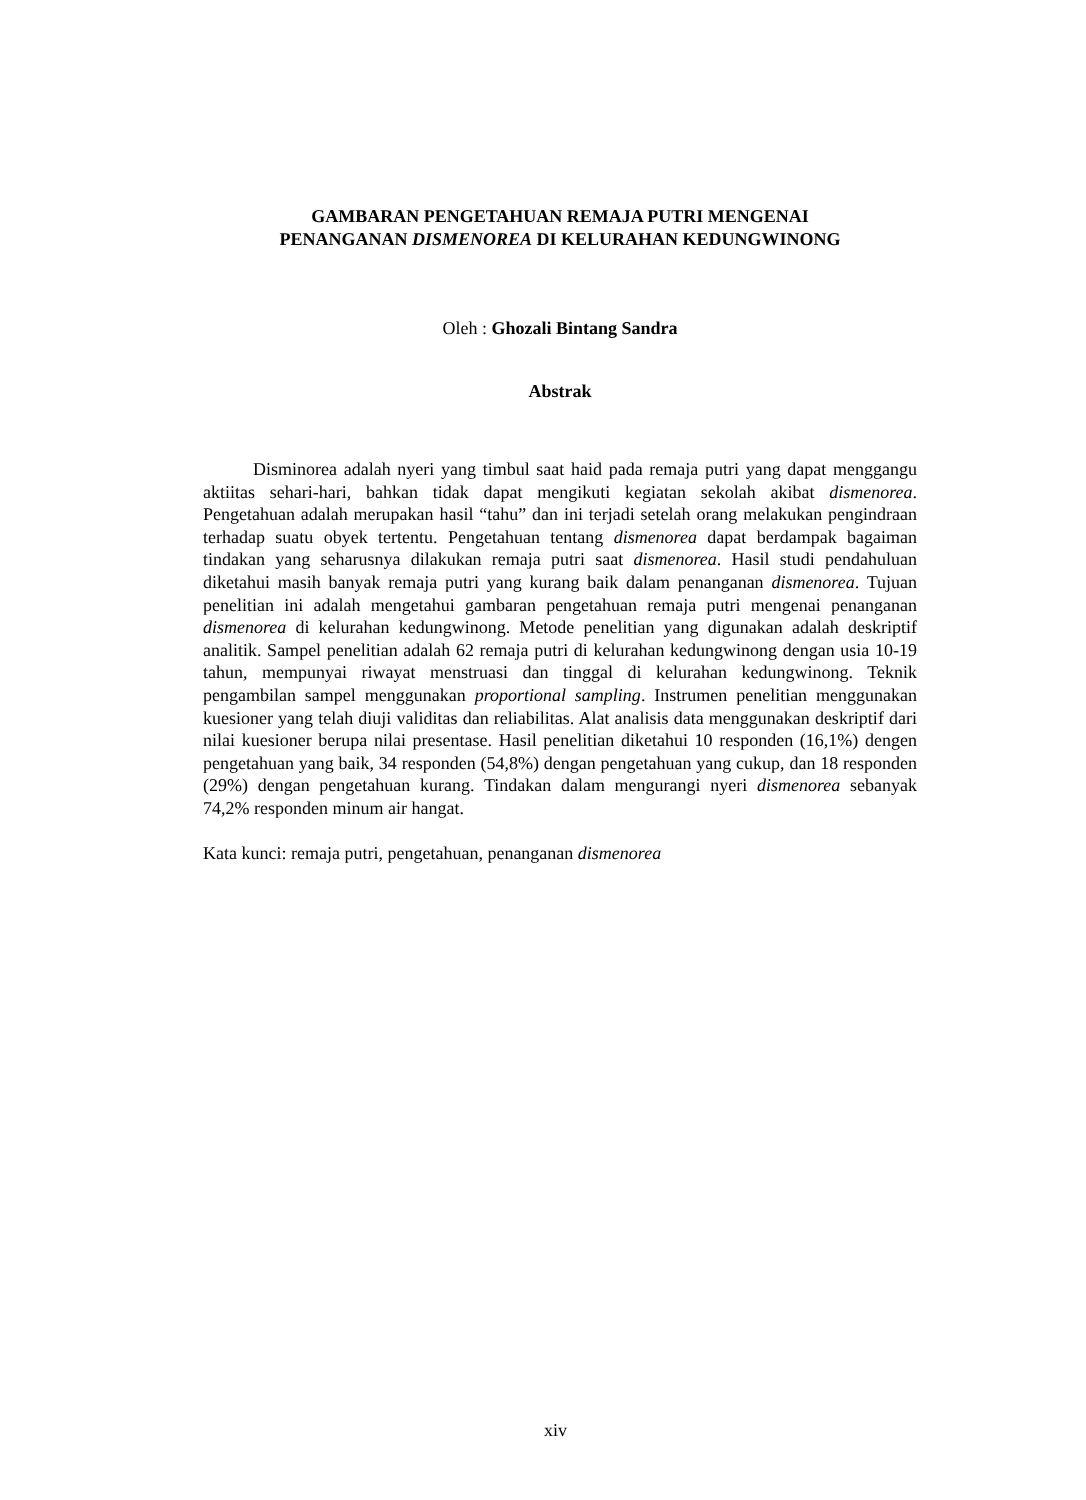GAMBARAN PENGETAHUAN REMAJA PUTRI MENGENAI
PENANGANAN DISMENOREA DI KELURAHAN KEDUNGWINONG
Oleh : Ghozali Bintang Sandra
Abstrak
Disminorea adalah nyeri yang timbul saat haid pada remaja putri yang dapat menggangu aktiitas sehari-hari, bahkan tidak dapat mengikuti kegiatan sekolah akibat dismenorea. Pengetahuan adalah merupakan hasil “tahu” dan ini terjadi setelah orang melakukan pengindraan terhadap suatu obyek tertentu. Pengetahuan tentang dismenorea dapat berdampak bagaiman tindakan yang seharusnya dilakukan remaja putri saat dismenorea. Hasil studi pendahuluan diketahui masih banyak remaja putri yang kurang baik dalam penanganan dismenorea. Tujuan penelitian ini adalah mengetahui gambaran pengetahuan remaja putri mengenai penanganan dismenorea di kelurahan kedungwinong. Metode penelitian yang digunakan adalah deskriptif analitik. Sampel penelitian adalah 62 remaja putri di kelurahan kedungwinong dengan usia 10-19 tahun, mempunyai riwayat menstruasi dan tinggal di kelurahan kedungwinong. Teknik pengambilan sampel menggunakan proportional sampling. Instrumen penelitian menggunakan kuesioner yang telah diuji validitas dan reliabilitas. Alat analisis data menggunakan deskriptif dari nilai kuesioner berupa nilai presentase. Hasil penelitian diketahui 10 responden (16,1%) dengen pengetahuan yang baik, 34 responden (54,8%) dengan pengetahuan yang cukup, dan 18 responden (29%) dengan pengetahuan kurang. Tindakan dalam mengurangi nyeri dismenorea sebanyak 74,2% responden minum air hangat.
Kata kunci: remaja putri, pengetahuan, penanganan dismenorea
xiv